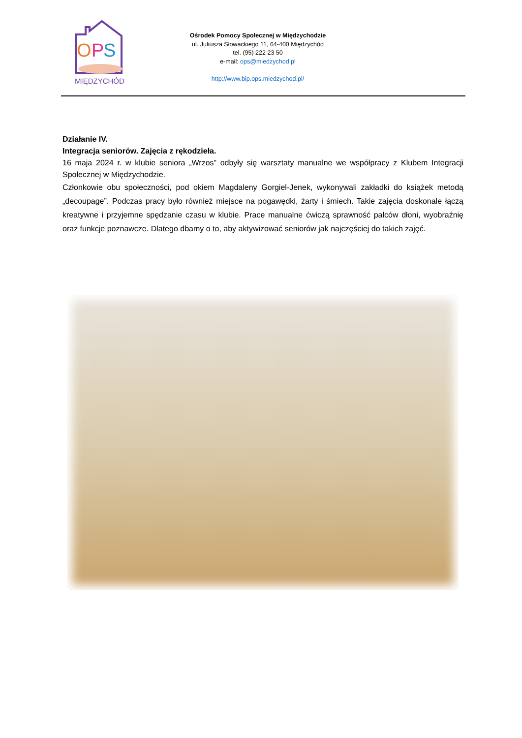O
P
S
MIĘDZYCHÓD
Ośrodek Pomocy Społecznej w Międzychodzie
ul. Juliusza Słowackiego 11, 64-400 Międzychód
tel. (95) 222 23 50
e-mail: ops@miedzychod.pl
http://www.bip.ops.miedzychod.pl/
Działanie IV.
Integracja seniorów. Zajęcia z rękodzieła.
16 maja 2024 r. w klubie seniora „Wrzos” odbyły się warsztaty manualne we współpracy z Klubem Integracji Społecznej w Międzychodzie.
Członkowie obu społeczności, pod okiem Magdaleny Gorgiel-Jenek, wykonywali zakładki do książek metodą „decoupage”. Podczas pracy było również miejsce na pogawędki, żarty i śmiech. Takie zajęcia doskonale łączą kreatywne i przyjemne spędzanie czasu w klubie. Prace manualne ćwiczą sprawność palców dłoni, wyobraźnię oraz funkcje poznawcze. Dlatego dbamy o to, aby aktywizować seniorów jak najczęściej do takich zajęć.